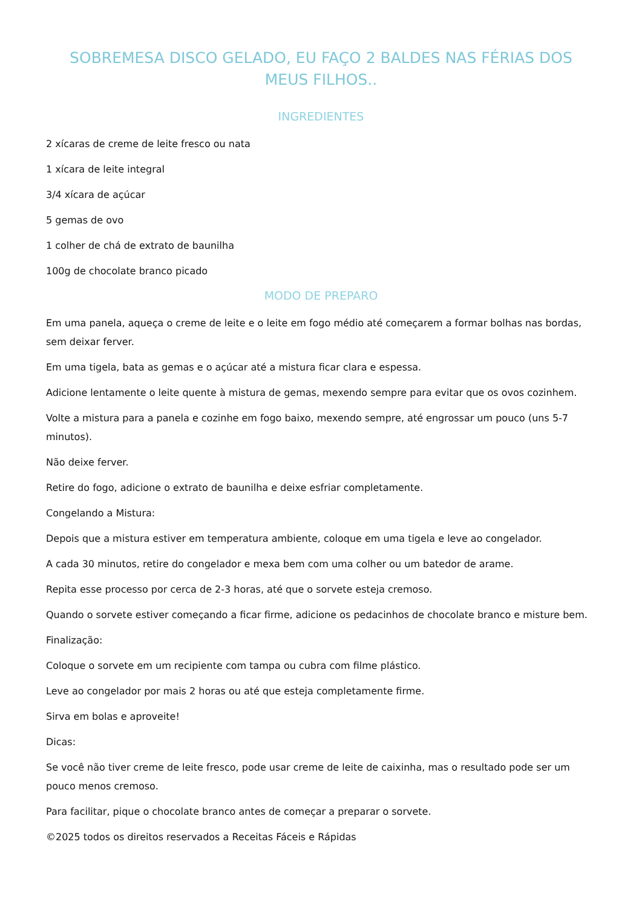SOBREMESA DISCO GELADO, EU FAÇO 2 BALDES NAS FÉRIAS DOS MEUS FILHOS..
INGREDIENTES
2 xícaras de creme de leite fresco ou nata
1 xícara de leite integral
3/4 xícara de açúcar
5 gemas de ovo
1 colher de chá de extrato de baunilha
100g de chocolate branco picado
MODO DE PREPARO
Em uma panela, aqueça o creme de leite e o leite em fogo médio até começarem a formar bolhas nas bordas, sem deixar ferver.
Em uma tigela, bata as gemas e o açúcar até a mistura ficar clara e espessa.
Adicione lentamente o leite quente à mistura de gemas, mexendo sempre para evitar que os ovos cozinhem.
Volte a mistura para a panela e cozinhe em fogo baixo, mexendo sempre, até engrossar um pouco (uns 5-7 minutos).
Não deixe ferver.
Retire do fogo, adicione o extrato de baunilha e deixe esfriar completamente.
Congelando a Mistura:
Depois que a mistura estiver em temperatura ambiente, coloque em uma tigela e leve ao congelador.
A cada 30 minutos, retire do congelador e mexa bem com uma colher ou um batedor de arame.
Repita esse processo por cerca de 2-3 horas, até que o sorvete esteja cremoso.
Quando o sorvete estiver começando a ficar firme, adicione os pedacinhos de chocolate branco e misture bem.
Finalização:
Coloque o sorvete em um recipiente com tampa ou cubra com filme plástico.
Leve ao congelador por mais 2 horas ou até que esteja completamente firme.
Sirva em bolas e aproveite!
Dicas:
Se você não tiver creme de leite fresco, pode usar creme de leite de caixinha, mas o resultado pode ser um pouco menos cremoso.
Para facilitar, pique o chocolate branco antes de começar a preparar o sorvete.
©2025 todos os direitos reservados a Receitas Fáceis e Rápidas